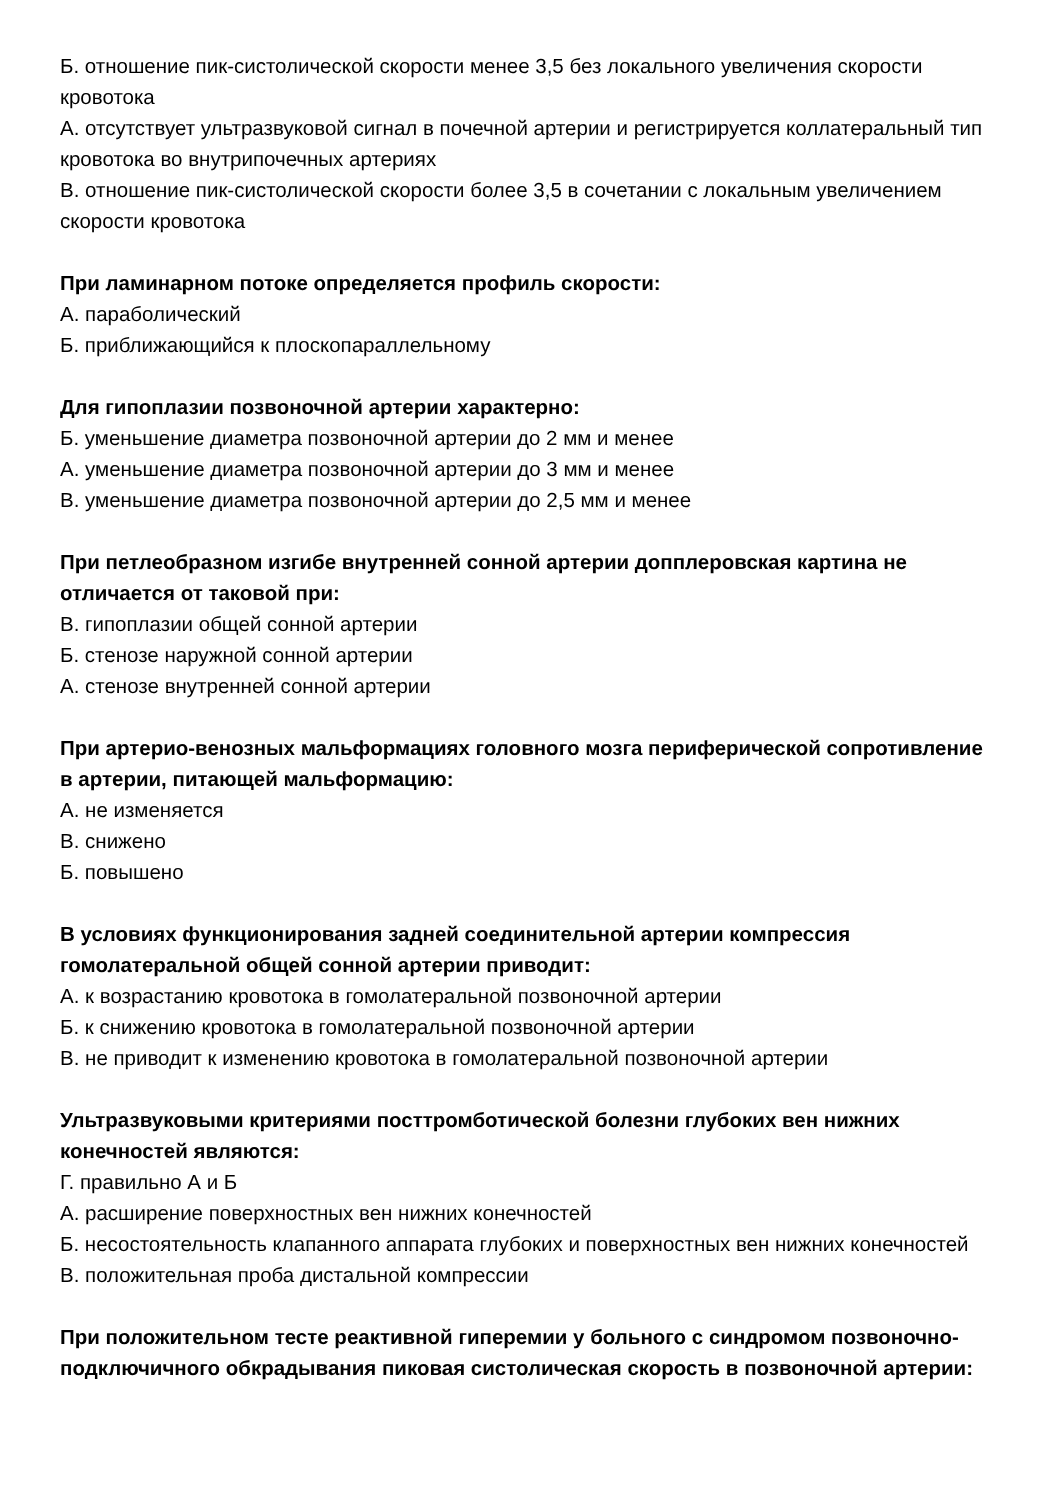Б. отношение пик-систолической скорости менее 3,5 без локального увеличения скорости кровотока
А. отсутствует ультразвуковой сигнал в почечной артерии и регистрируется коллатеральный тип кровотока во внутрипочечных артериях
В. отношение пик-систолической скорости более 3,5 в сочетании с локальным увеличением скорости кровотока
При ламинарном потоке определяется профиль скорости:
А. параболический
Б. приближающийся к плоскопараллельному
Для гипоплазии позвоночной артерии характерно:
Б. уменьшение диаметра позвоночной артерии до 2 мм и менее
А. уменьшение диаметра позвоночной артерии до 3 мм и менее
В. уменьшение диаметра позвоночной артерии до 2,5 мм и менее
При петлеобразном изгибе внутренней сонной артерии допплеровская картина не отличается от таковой при:
В. гипоплазии общей сонной артерии
Б. стенозе наружной сонной артерии
А. стенозе внутренней сонной артерии
При артерио-венозных мальформациях головного мозга периферической сопротивление в артерии, питающей мальформацию:
А. не изменяется
В. снижено
Б. повышено
В условиях функционирования задней соединительной артерии компрессия гомолатеральной общей сонной артерии приводит:
А. к возрастанию кровотока в гомолатеральной позвоночной артерии
Б. к снижению кровотока в гомолатеральной позвоночной артерии
В. не приводит к изменению кровотока в гомолатеральной позвоночной артерии
Ультразвуковыми критериями посттромботической болезни глубоких вен нижних конечностей являются:
Г. правильно А и Б
А. расширение поверхностных вен нижних конечностей
Б. несостоятельность клапанного аппарата глубоких и поверхностных вен нижних конечностей
В. положительная проба дистальной компрессии
При положительном тесте реактивной гиперемии у больного с синдромом позвоночно-подключичного обкрадывания пиковая систолическая скорость в позвоночной артерии: